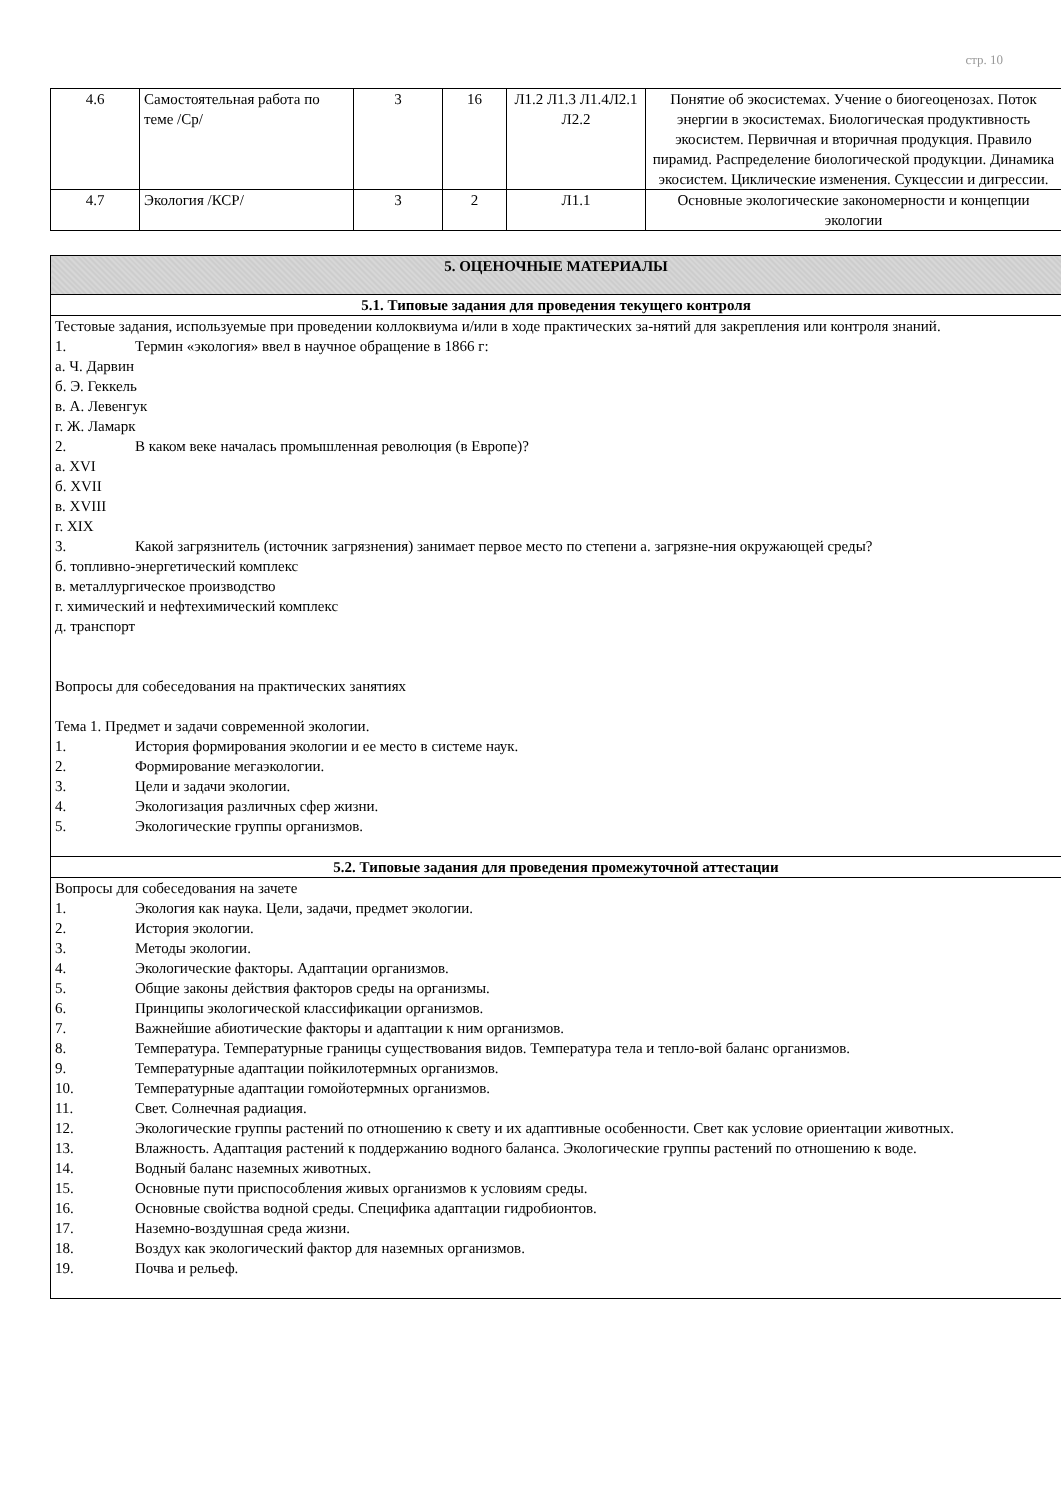стр. 10
| 4.6 | Самостоятельная работа по теме /Ср/ | 3 | 16 | Л1.2 Л1.3 Л1.4Л2.1 Л2.2 | Понятие об экосистемах. Учение о биогеоценозах. Поток энергии в экосистемах. Биологическая продуктивность экосистем. Первичная и вторичная продукция. Правило пирамид. Распределение биологической продукции. Динамика экосистем. Циклические изменения. Сукцессии и дигрессии. |
| 4.7 | Экология /КСР/ | 3 | 2 | Л1.1 | Основные экологические закономерности и концепции экологии |
| 5. ОЦЕНОЧНЫЕ МАТЕРИАЛЫ |
| 5.1. Типовые задания для проведения текущего контроля |
| Тестовые задания, используемые при проведении коллоквиума и/или в ходе практических за-нятий для закрепления или контроля знаний. 1. Термин «экология» ввел в научное обращение в 1866 г: а. Ч. Дарвин б. Э. Геккель в. А. Левенгук г. Ж. Ламарк 2. В каком веке началась промышленная революция (в Европе)? а. XVI б. XVII в. XVIII г. XIX 3. Какой загрязнитель (источник загрязнения) занимает первое место по степени а. загрязне-ния окружающей среды? б. топливно-энергетический комплекс в. металлургическое производство г. химический и нефтехимический комплекс д. транспорт Вопросы для собеседования на практических занятиях Тема 1. Предмет и задачи современной экологии. 1. История формирования экологии и ее место в системе наук. 2. Формирование мегаэкологии. 3. Цели и задачи экологии. 4. Экологизация различных сфер жизни. 5. Экологические группы организмов. |
| 5.2. Типовые задания для проведения промежуточной аттестации |
| Вопросы для собеседования на зачете 1. Экология как наука. Цели, задачи, предмет экологии. 2. История экологии. 3. Методы экологии. 4. Экологические факторы. Адаптации организмов. 5. Общие законы действия факторов среды на организмы. 6. Принципы экологической классификации организмов. 7. Важнейшие абиотические факторы и адаптации к ним организмов. 8. Температура. Температурные границы существования видов. Температура тела и тепло-вой баланс организмов. 9. Температурные адаптации пойкилотермных организмов. 10. Температурные адаптации гомойотермных организмов. 11. Свет. Солнечная радиация. 12. Экологические группы растений по отношению к свету и их адаптивные особенности. Свет как условие ориентации животных. 13. Влажность. Адаптация растений к поддержанию водного баланса. Экологические группы растений по отношению к воде. 14. Водный баланс наземных животных. 15. Основные пути приспособления живых организмов к условиям среды. 16. Основные свойства водной среды. Специфика адаптации гидробионтов. 17. Наземно-воздушная среда жизни. 18. Воздух как экологический фактор для наземных организмов. 19. Почва и рельеф. |